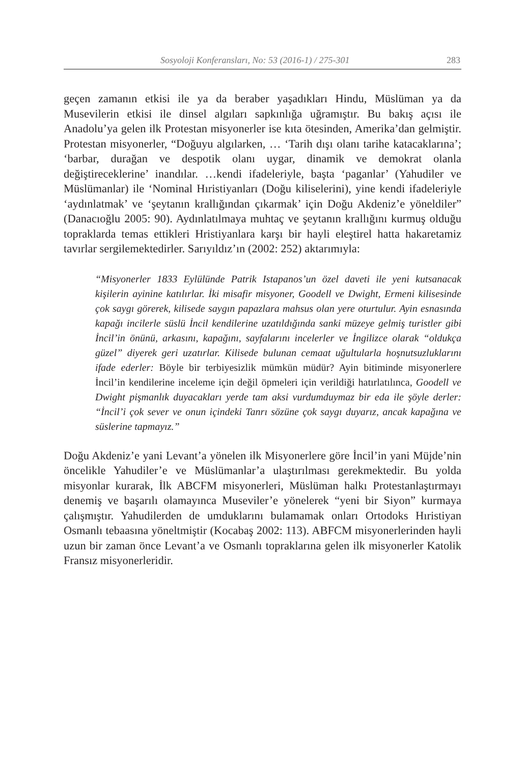Sosyoloji Konferansları, No: 53 (2016-1) / 275-301 283
geçen zamanın etkisi ile ya da beraber yaşadıkları Hindu, Müslüman ya da Musevilerin etkisi ile dinsel algıları sapkınlığa uğramıştır. Bu bakış açısı ile Anadolu’ya gelen ilk Protestan misyonerler ise kıta ötesinden, Amerika’dan gelmiştir. Protestan misyonerler, “Doğuyu algılarken, … ‘Tarih dışı olanı tarihe katacaklarına’; ‘barbar, durağan ve despotik olanı uygar, dinamik ve demokrat olanla değiştireceklerine’ inandılar. …kendi ifadeleriyle, başta ‘paganlar’ (Yahudiler ve Müslümanlar) ile ‘Nominal Hıristiyanları (Doğu kiliselerini), yine kendi ifadeleriyle ‘aydınlatmak’ ve ‘şeytanın krallığından çıkarmak’ için Doğu Akdeniz’e yöneldiler” (Danacıoğlu 2005: 90). Aydınlatılmaya muhtaç ve şeytanın krallığını kurmuş olduğu topraklarda temas ettikleri Hristiyanlara karşı bir hayli eleştirel hatta hakaretamiz tavırlar sergilemektedirler. Sarıyıldız’ın (2002: 252) aktarımıyla:
“Misyonerler 1833 Eylülünde Patrik Istapanos’un özel daveti ile yeni kutsanacak kişilerin ayinine katılırlar. İki misafir misyoner, Goodell ve Dwight, Ermeni kilisesinde çok saygı görerek, kilisede saygın papazlara mahsus olan yere oturtulur. Ayin esnasında kapağı incilerle süslü İncil kendilerine uzatıldığında sanki müzeye gelmiş turistler gibi İncil’in önünü, arkasını, kapağını, sayfalarını incelerler ve İngilizce olarak “oldukça güzel” diyerek geri uzatırlar. Kilisede bulunan cemaat uğultularla hoşnutsuzluklarını ifade ederler: Böyle bir terbiyesizlik mümkün müdür? Ayin bitiminde misyonerlere İncil’in kendilerine inceleme için değil öpmeleri için verildiği hatırlatılınca, Goodell ve Dwight pişmanlık duyacakları yerde tam aksi vurdumduymaz bir eda ile şöyle derler: “İncil’i çok sever ve onun içindeki Tanrı sözüne çok saygı duyarız, ancak kapağına ve süslerine tapmayız.”
Doğu Akdeniz’e yani Levant’a yönelen ilk Misyonerlere göre İncil’in yani Müjde’nin öncelikle Yahudiler’e ve Müslümanlar’a ulaştırılması gerekmektedir. Bu yolda misyonlar kurarak, İlk ABCFM misyonerleri, Müslüman halkı Protestanlaştırmayı denemiş ve başarılı olamayınca Museviler’e yönelerek “yeni bir Siyon” kurmaya çalışmıştır. Yahudilerden de umduklarını bulamamak onları Ortodoks Hıristiyan Osmanlı tebaasına yöneltmiştir (Kocabaş 2002: 113). ABFCM misyonerlerinden hayli uzun bir zaman önce Levant’a ve Osmanlı topraklarına gelen ilk misyonerler Katolik Fransız misyonerleridir.